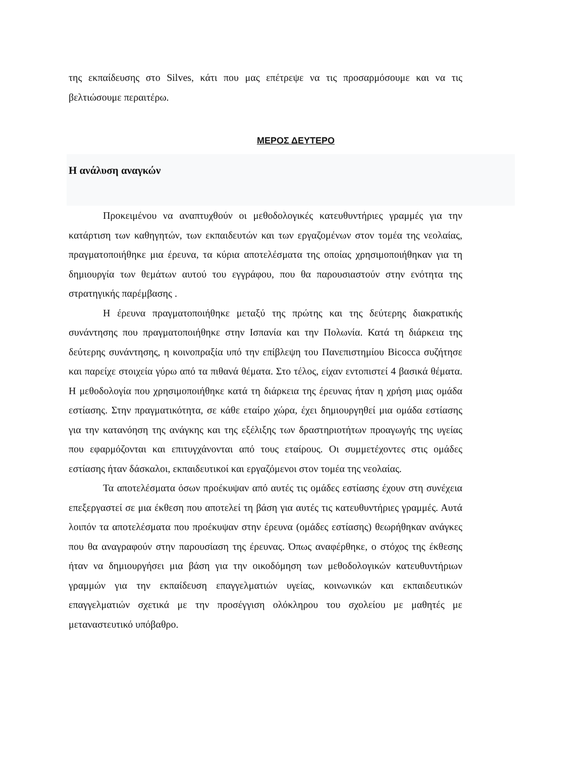της εκπαίδευσης στο Silves, κάτι που μας επέτρεψε να τις προσαρμόσουμε και να τις βελτιώσουμε περαιτέρω.
ΜΕΡΟΣ ΔΕΥΤΕΡΟ
Η ανάλυση αναγκών
Προκειμένου να αναπτυχθούν οι μεθοδολογικές κατευθυντήριες γραμμές για την κατάρτιση των καθηγητών, των εκπαιδευτών και των εργαζομένων στον τομέα της νεολαίας, πραγματοποιήθηκε μια έρευνα, τα κύρια αποτελέσματα της οποίας χρησιμοποιήθηκαν για τη δημιουργία των θεμάτων αυτού του εγγράφου, που θα παρουσιαστούν στην ενότητα της στρατηγικής παρέμβασης .
Η έρευνα πραγματοποιήθηκε μεταξύ της πρώτης και της δεύτερης διακρατικής συνάντησης που πραγματοποιήθηκε στην Ισπανία και την Πολωνία. Κατά τη διάρκεια της δεύτερης συνάντησης, η κοινοπραξία υπό την επίβλεψη του Πανεπιστημίου Bicocca συζήτησε και παρείχε στοιχεία γύρω από τα πιθανά θέματα. Στο τέλος, είχαν εντοπιστεί 4 βασικά θέματα. Η μεθοδολογία που χρησιμοποιήθηκε κατά τη διάρκεια της έρευνας ήταν η χρήση μιας ομάδα εστίασης. Στην πραγματικότητα, σε κάθε εταίρο χώρα, έχει δημιουργηθεί μια ομάδα εστίασης για την κατανόηση της ανάγκης και της εξέλιξης των δραστηριοτήτων προαγωγής της υγείας που εφαρμόζονται και επιτυγχάνονται από τους εταίρους. Οι συμμετέχοντες στις ομάδες εστίασης ήταν δάσκαλοι, εκπαιδευτικοί και εργαζόμενοι στον τομέα της νεολαίας.
Τα αποτελέσματα όσων προέκυψαν από αυτές τις ομάδες εστίασης έχουν στη συνέχεια επεξεργαστεί σε μια έκθεση που αποτελεί τη βάση για αυτές τις κατευθυντήριες γραμμές. Αυτά λοιπόν τα αποτελέσματα που προέκυψαν στην έρευνα (ομάδες εστίασης) θεωρήθηκαν ανάγκες που θα αναγραφούν στην παρουσίαση της έρευνας. Όπως αναφέρθηκε, ο στόχος της έκθεσης ήταν να δημιουργήσει μια βάση για την οικοδόμηση των μεθοδολογικών κατευθυντήριων γραμμών για την εκπαίδευση επαγγελματιών υγείας, κοινωνικών και εκπαιδευτικών επαγγελματιών σχετικά με την προσέγγιση ολόκληρου του σχολείου με μαθητές με μεταναστευτικό υπόβαθρο.